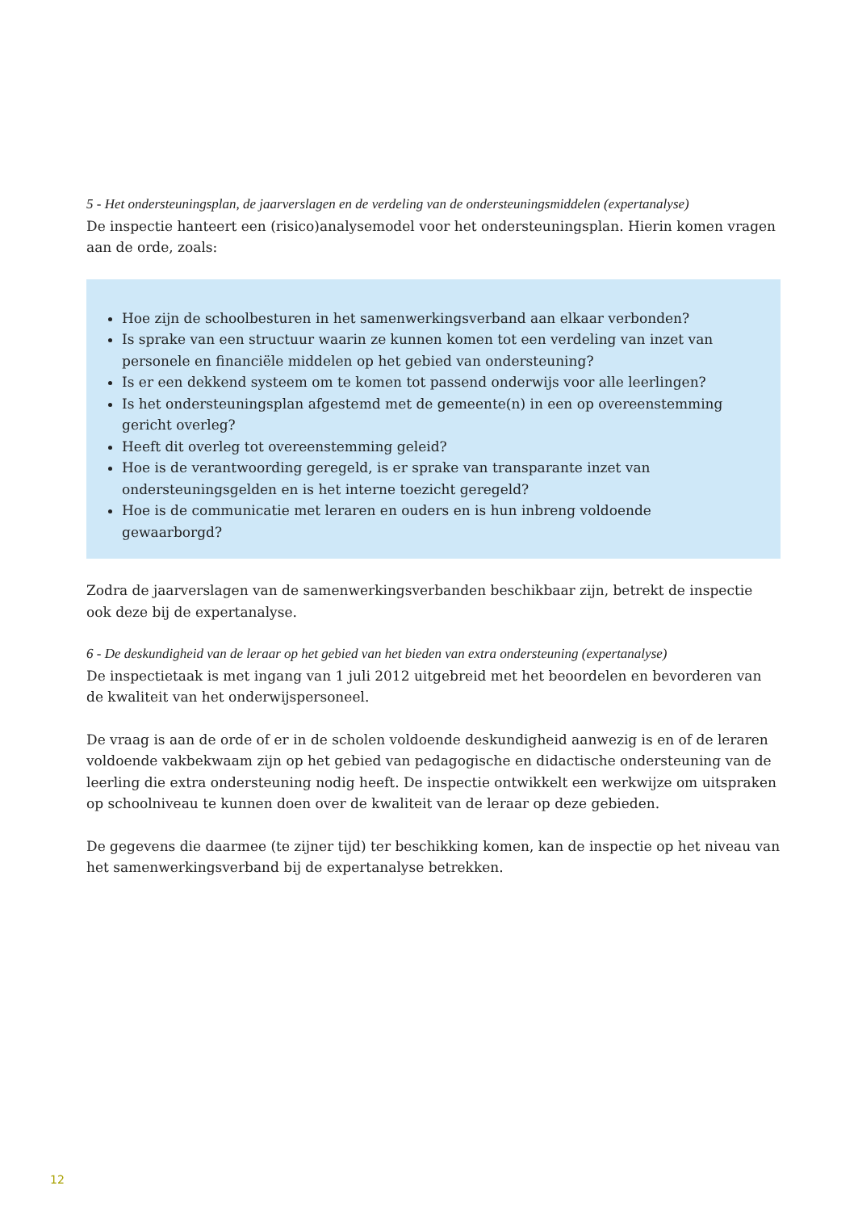5 - Het ondersteuningsplan, de jaarverslagen en de verdeling van de ondersteuningsmiddelen (expertanalyse)
De inspectie hanteert een (risico)analysemodel voor het ondersteuningsplan. Hierin komen vragen aan de orde, zoals:
Hoe zijn de schoolbesturen in het samenwerkingsverband aan elkaar verbonden?
Is sprake van een structuur waarin ze kunnen komen tot een verdeling van inzet van personele en financiële middelen op het gebied van ondersteuning?
Is er een dekkend systeem om te komen tot passend onderwijs voor alle leerlingen?
Is het ondersteuningsplan afgestemd met de gemeente(n) in een op overeenstemming gericht overleg?
Heeft dit overleg tot overeenstemming geleid?
Hoe is de verantwoording geregeld, is er sprake van transparante inzet van ondersteuningsgelden en is het interne toezicht geregeld?
Hoe is de communicatie met leraren en ouders en is hun inbreng voldoende gewaarborgd?
Zodra de jaarverslagen van de samenwerkingsverbanden beschikbaar zijn, betrekt de inspectie ook deze bij de expertanalyse.
6 - De deskundigheid van de leraar op het gebied van het bieden van extra ondersteuning (expertanalyse)
De inspectietaak is met ingang van 1 juli 2012 uitgebreid met het beoordelen en bevorderen van de kwaliteit van het onderwijspersoneel.
De vraag is aan de orde of er in de scholen voldoende deskundigheid aanwezig is en of de leraren voldoende vakbekwaam zijn op het gebied van pedagogische en didactische ondersteuning van de leerling die extra ondersteuning nodig heeft. De inspectie ontwikkelt een werkwijze om uitspraken op schoolniveau te kunnen doen over de kwaliteit van de leraar op deze gebieden.
De gegevens die daarmee (te zijner tijd) ter beschikking komen, kan de inspectie op het niveau van het samenwerkingsverband bij de expertanalyse betrekken.
12